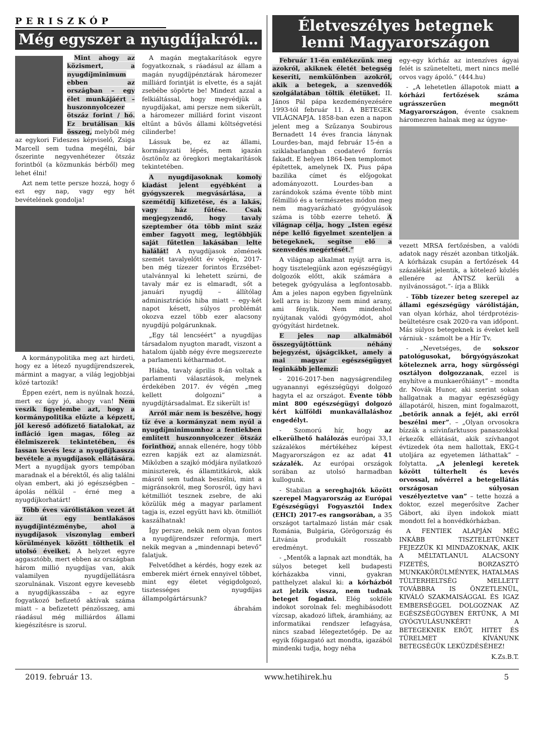PERISZKÓP
Még egyszer a nyugdíjakról…
Mint ahogy az közismert, a nyugdíjminimum ebben az országban – egy élet munkájáért – huszonnyolcezer ötszáz forint / hó. Ez brutálisan kis összeg, melyből még az egykori Fideszes képviselő, Zsiga Marcell sem tudna megélni, bár őszerinte negyvenhétezer ötszáz forintból (a közmunkás bérből) meg lehet élni!
Azt nem tette persze hozzá, hogy ő ezt egy nap, vagy egy hét bevételének gondolja!
A kormánypolitika meg azt hirdeti, hogy ez a létező nyugdíjrendszerek, mármint a magyar, a világ legjobbjai közé tartozik!
Éppen ezért, nem is nyúlnak hozzá, mert ez úgy jó, ahogy van! Nem veszik figyelembe azt, hogy a kormánypolitika elűzte a képzett, jól kereső adófizető fiatalokat, az infláció igen magas, főleg az élelmiszerek tekintetében, és lassan kevés lesz a nyugdíjkassza bevétele a nyugdíjasok ellátására. Mert a nyugdíjak gyors tempóban maradnak el a bérektől, és alig találni olyan embert, aki jó egészségben – ápolás nélkül – érné meg a nyugdíjkorhatárt!
Több éves várólistákon vezet át az út egy bentlakásos nyugdíjintézménybe, ahol a nyugdíjasok viszonylag emberi körülmények között tölthetik el utolsó éveiket. A helyzet egyre aggasztóbb, mert ebben az országban három millió nyugdíjas van, akik valamilyen nyugdíjellátásra szorulnának. Viszont egyre kevesebb a nyugdíjkasszába – az egyre fogyatkozó befizető aktívak száma miatt – a befizetett pénzösszeg, ami ráadásul még milliárdos állami kiegészítésre is szorul.
A magán megtakarítások egyre fogyatkoznak, s ráadásul az állam a magán nyugdíjpénztárak háromezer milliárd forintját is elvette, és a saját zsebébe söpörte be! Mindezt azzal a felkiáltással, hogy megvédjük a nyugdíjakat, ami persze nem sikerült, a háromezer milliárd forint viszont eltűnt a bűvös állami költségvetési cilinderbe!
Lássuk be, ez az állami, kormányzati lépés, nem igazán ösztönöz az öregkori megtakarítások tekintetében.
A nyugdíjasoknak komoly kiadást jelent egyébként a gyógyszerek megvásárlása, a szemétdíj kifizetése, és a lakás, vagy ház fűtése. Csak megjegyzendő, hogy tavaly szeptember óta több mint száz ember fagyott meg, legtöbbjük saját fűtetlen lakásában lelte halálát! A nyugdíjasok zömének szemét tavalyelőtt év végén, 2017-ben még tízezer forintos Erzsébet-utalvánnyal ki lehetett szúrni, de tavaly már ez is elmaradt, sőt a januári nyugdíj – állítólag adminisztrációs hiba miatt – egy-két napot késett, súlyos problémát okozva ezzel több ezer alacsony nyugdíjú polgárunknak.
„Egy tál lencséért” a nyugdíjas társadalom nyugton maradt, viszont a hatalom újabb négy évre megszerezte a parlamenti kétharmadot.
Hiába, tavaly április 8-án voltak a parlamenti választások, melynek érdekében 2017. év végén „meg kellett dolgozni” a nyugdíjtársadalmat. Ez sikerült is!
Arról már nem is beszélve, hogy tíz éve a kormányzat nem nyúl a nyugdíjminimumhoz a fentiekben említett huszonnyolcezer ötszáz forinthoz, annak ellenére, hogy több ezren kapják ezt az alamizsnát. Miközben a szajkó módjára nyilatkozó miniszterek, és államtitkárok, akik másról sem tudnak beszélni, mint a migránsokról, meg Sorosról, úgy havi kétmilliót tesznek zsebre, de aki közülük még a magyar parlament tagja is, ezzel együtt havi kb. ötmilliót kaszálhatnak!
Így persze, nekik nem olyan fontos a nyugdíjrendszer reformja, mert nekik megvan a „mindennapi betevő” falatjuk.
Felvetődhet a kérdés, hogy ezek az emberek miért érnek ennyivel többet, mint egy életet végigdolgozó, tisztességes nyugdíjas állampolgártársunk?
ábrahám
Életveszélyes betegnek lenni Magyarországon
Február 11-én emlékezünk meg azokról, akiknek életét betegség keseríti, nemkülönben azokról, akik a betegek, a szenvedők szolgálatában töltik életüket. II. János Pál pápa kezdeményezésére 1993-tól február 11. A BETEGEK VILÁGNAPJA. 1858-ban ezen a napon jelent meg a Szűzanya Soubirous Bernadett 14 éves francia lánynak Lourdes-ban, majd február 15-én a sziklabarlangban csodatevő forrás fakadt. E helyen 1864-ben templomot építettek, amelynek IX. Pius pápa bazilika címet és előjogokat adományozott. Lourdes-ban a zarándokok száma évente több mint félmillió és a természetes módon meg nem magyarázható gyógyulások száma is több ezerre tehető. A világnap célja, hogy „Isten egész népe kellő figyelmet szenteljen a betegeknek, segítse elő a szenvedés megértését.”
A világnap alkalmat nyújt arra is, hogy tisztelegjünk azon egészségügyi dolgozók előtt, akik számára a betegek gyógyulása a legfontosabb. Ám a jeles napon egyben figyelnünk kell arra is: bizony nem mind arany, ami fénylik. Nem mindenhol nyújtanak valódi gyógymódot, ahol gyógyítást hirdetnek.
E jeles nap alkalmából összegyűjtöttünk néhány bejegyzést, újságcikket, amely a mai magyar egészségügyet leginkább jellemzi:
- 2016-2017-ben nagyságrendileg ugyanannyi egészségügyi dolgozó hagyta el az országot. Évente több mint 800 egészségügyi dolgozó kért külföldi munkavállaláshoz engedélyt.
- Szomorú hír, hogy az elkerülhető halálozás európai 33,1 százalékos mértékéhez képest Magyarországon ez az adat 41 százalék. Az európai országok sorában az utolsó harmadban kullogunk.
- Stabilan a sereghajtók között szerepel Magyarország az Európai Egészségügyi Fogyasztói Index (EHCI) 2017-es rangsorában, a 35 országot tartalmazó listán már csak Románia, Bulgária, Görögország és Litvánia produkált rosszabb eredményt.
- „Mentők a lapnak azt mondták, ha súlyos beteget kell budapesti kórházakba vinni, gyakran patthelyzet alakul ki: a kórházból azt jelzik vissza, nem tudnak beteget fogadni. Elég sokféle indokot sorolnak fel: meghibásodott vízcsap, akadozó liftek, áramhiány, az informatikai rendszer lefagyása, nincs szabad lélegeztetőgép. De az egyik főigazgató azt mondta, igazából mindenki tudja, hogy néha
egy-egy kórház az intenzíves ágyai felét is szünetelteti, mert nincs mellé orvos vagy ápoló.” (444.hu)
- „A lehetetlen állapotok miatt a kórházi fertőzések száma ugrásszerűen megnőtt Magyarországon, évente csaknem háromezren halnak meg az úgyne-
vezett MRSA fertőzésben, a valódi adatok nagy részét azonban titkolják. A kórházak csupán a fertőzések 44 százalékát jelentik, a kötelező közlés ellenére az ÁNTSZ kerüli a nyilvánosságot.”- írja a Blikk
- Több tízezer beteg szerepel az állami egészségügy várólistáján, van olyan kórház, ahol térdprotézis-beültetésre csak 2020-ra van időpont. Más súlyos betegeknek is éveket kell várniuk - számolt be a Hír Tv.
- „Nevetséges, de sokszor patológusokat, bőrgyógyászokat köteleznek arra, hogy sürgősségi osztályon dolgozzanak, ezzel is enyhítve a munkaerőhiányt” – mondta dr. Novák Hunor, aki szerint sokan hallgatnak a magyar egészségügy állapotáról, hiszen, mint fogalmazott, „betörik annak a fejét, aki erről beszélni mer”. – „Olyan orvosokra bízzák a szívinfarktusos panaszokkal érkezők ellátását, akik szívhangot évtizedek óta nem hallottak, EKG-t utoljára az egyetemen láthattak” – folytatta. „A jelenlegi keretek között túlterhelt és kevés orvossal, nővérrel a betegellátás országosan súlyosan veszélyeztetve van” – tette hozzá a doktor, ezzel megerősítve Zacher Gábort, aki ilyen indokok miatt mondott fel a honvédkórházban.
A FENTIEK ALAPJÁN MÉG INKÁBB TISZTELETÜNKET FEJEZZÜK KI MINDAZOKNAK, AKIK A MÉLTATLANUL ALACSONY FIZETÉS, BORZASZTÓ MUNKAKÖRÜLMÉNYEK, HATALMAS TÚLTERHELTSÉG MELLETT TOVÁBBRA IS ÖNZETLENÜL, KIVÁLÓ SZAKMAISÁGGAL ÉS IGAZ EMBERSÉGGEL DOLGOZNAK AZ EGÉSZSÉGÜGYBEN ÉRTÜNK, A MI GYÓGYULÁSUNKÉRT! A BETEGEKNEK ERŐT, HITET ÉS TÜRELMET KÍVÁNUNK BETEGSÉGÜK LEKÜZDÉSÉHEZ!
K.Zs.B.T.
2019. február 13. www.hetihirek.hu 5